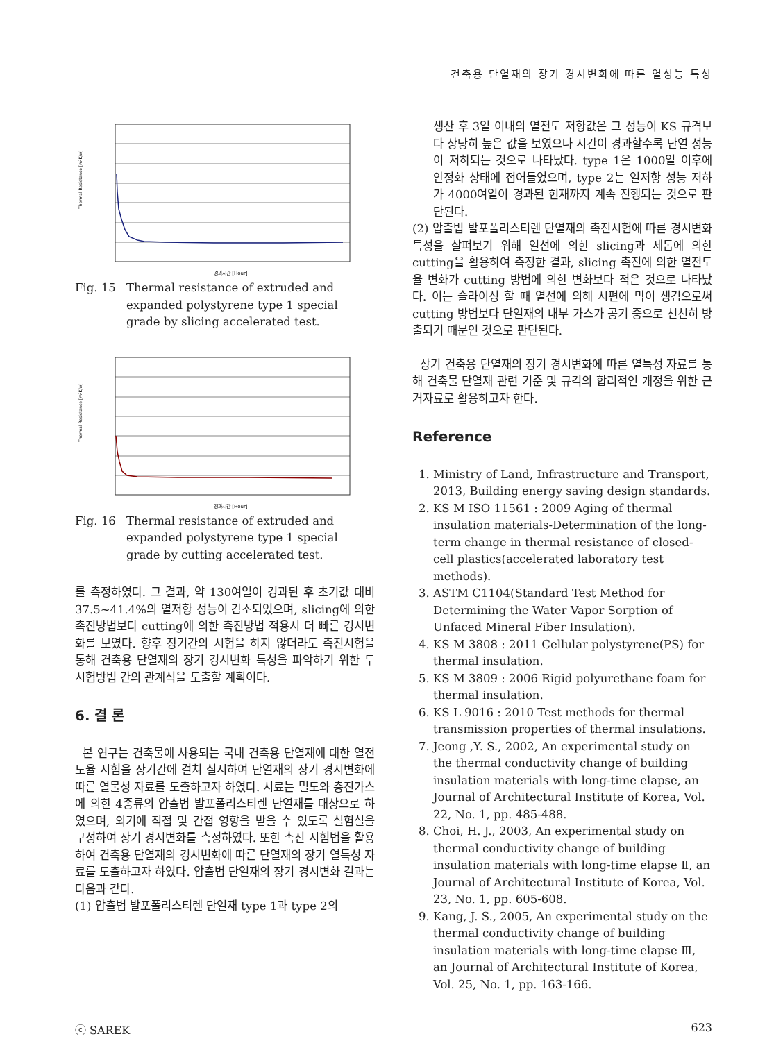건축용 단열재의 장기 경시변화에 따른 열성능 특성
경과시간 [Hour]
Thermal Resistance [m²K/w]
Fig. 15 Thermal resistance of extruded and expanded polystyrene type 1 special grade by slicing accelerated test.
경과시간 [Hour]
Thermal Resistance [m²K/w]
Fig. 16 Thermal resistance of extruded and expanded polystyrene type 1 special grade by cutting accelerated test.
를 측정하였다. 그 결과, 약 130여일이 경과된 후 초기값 대비 37.5~41.4%의 열저항 성능이 감소되었으며, slicing에 의한 촉진방법보다 cutting에 의한 촉진방법 적용시 더 빠른 경시변화를 보였다. 향후 장기간의 시험을 하지 않더라도 촉진시험을 통해 건축용 단열재의 장기 경시변화 특성을 파악하기 위한 두 시험방법 간의 관계식을 도출할 계획이다.
6. 결 론
본 연구는 건축물에 사용되는 국내 건축용 단열재에 대한 열전도율 시험을 장기간에 걸쳐 실시하여 단열재의 장기 경시변화에 따른 열물성 자료를 도출하고자 하였다. 시료는 밀도와 충진가스에 의한 4종류의 압출법 발포폴리스티렌 단열재를 대상으로 하였으며, 외기에 직접 및 간접 영향을 받을 수 있도록 실험실을 구성하여 장기 경시변화를 측정하였다. 또한 촉진 시험법을 활용하여 건축용 단열재의 경시변화에 따른 단열재의 장기 열특성 자료를 도출하고자 하였다. 압출법 단열재의 장기 경시변화 결과는 다음과 같다.
(1) 압출법 발포폴리스티렌 단열재 type 1과 type 2의
생산 후 3일 이내의 열전도 저항값은 그 성능이 KS 규격보다 상당히 높은 값을 보였으나 시간이 경과할수록 단열 성능이 저하되는 것으로 나타났다. type 1은 1000일 이후에 안정화 상태에 접어들었으며, type 2는 열저항 성능 저하가 4000여일이 경과된 현재까지 계속 진행되는 것으로 판단된다.
(2) 압출법 발포폴리스티렌 단열재의 촉진시험에 따른 경시변화 특성을 살펴보기 위해 열선에 의한 slicing과 세톱에 의한 cutting을 활용하여 측정한 결과, slicing 촉진에 의한 열전도율 변화가 cutting 방법에 의한 변화보다 적은 것으로 나타났다. 이는 슬라이싱 할 때 열선에 의해 시편에 막이 생김으로써 cutting 방법보다 단열재의 내부 가스가 공기 중으로 천천히 방출되기 때문인 것으로 판단된다.
상기 건축용 단열재의 장기 경시변화에 따른 열특성 자료를 통해 건축물 단열재 관련 기준 및 규격의 합리적인 개정을 위한 근거자료로 활용하고자 한다.
Reference
1. Ministry of Land, Infrastructure and Transport, 2013, Building energy saving design standards.
2. KS M ISO 11561 : 2009 Aging of thermal insulation materials-Determination of the long-term change in thermal resistance of closed-cell plastics(accelerated laboratory test methods).
3. ASTM C1104(Standard Test Method for Determining the Water Vapor Sorption of Unfaced Mineral Fiber Insulation).
4. KS M 3808 : 2011 Cellular polystyrene(PS) for thermal insulation.
5. KS M 3809 : 2006 Rigid polyurethane foam for thermal insulation.
6. KS L 9016 : 2010 Test methods for thermal transmission properties of thermal insulations.
7. Jeong ,Y. S., 2002, An experimental study on the thermal conductivity change of building insulation materials with long-time elapse, an Journal of Architectural Institute of Korea, Vol. 22, No. 1, pp. 485-488.
8. Choi, H. J., 2003, An experimental study on thermal conductivity change of building insulation materials with long-time elapse Ⅱ, an Journal of Architectural Institute of Korea, Vol. 23, No. 1, pp. 605-608.
9. Kang, J. S., 2005, An experimental study on the thermal conductivity change of building insulation materials with long-time elapse Ⅲ, an Journal of Architectural Institute of Korea, Vol. 25, No. 1, pp. 163-166.
ⓒ SAREK 623